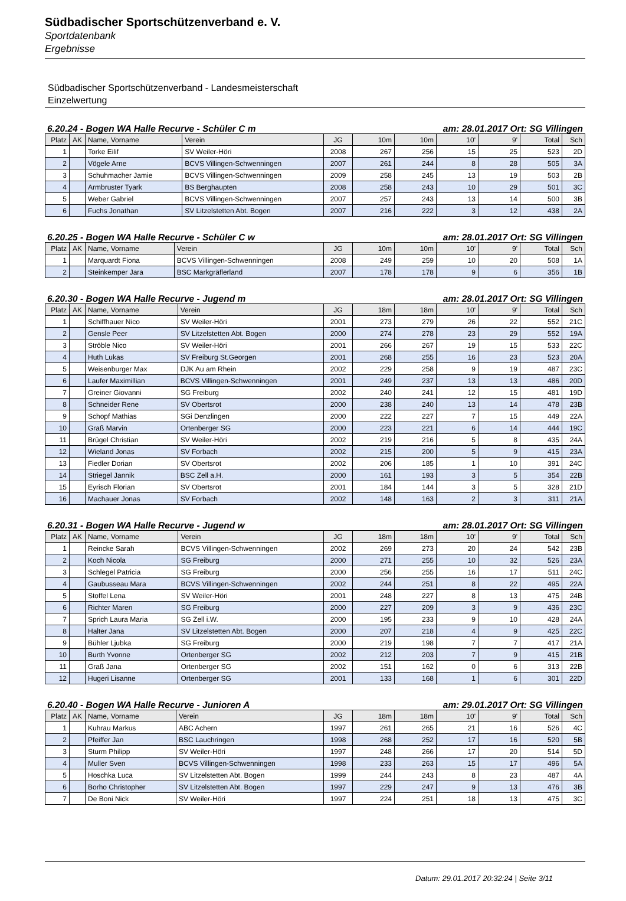Südbadischer Sportschützenverband e. V.
Sportdatenbank
Ergebnisse
Südbadischer Sportschützenverband - Landesmeisterschaft
Einzelwertung
6.20.24 - Bogen WA Halle Recurve - Schüler C m am: 28.01.2017 Ort: SG Villingen
| Platz | AK | Name, Vorname | Verein | JG | 10m | 10m | 10' | 9' | Total | Sch |
| --- | --- | --- | --- | --- | --- | --- | --- | --- | --- | --- |
| 1 | | Torke Eilif | SV Weiler-Höri | 2008 | 267 | 256 | 15 | 25 | 523 | 2D |
| 2 | | Vögele Arne | BCVS Villingen-Schwenningen | 2007 | 261 | 244 | 8 | 28 | 505 | 3A |
| 3 | | Schuhmacher Jamie | BCVS Villingen-Schwenningen | 2009 | 258 | 245 | 13 | 19 | 503 | 2B |
| 4 | | Armbruster Tyark | BS Berghaupten | 2008 | 258 | 243 | 10 | 29 | 501 | 3C |
| 5 | | Weber Gabriel | BCVS Villingen-Schwenningen | 2007 | 257 | 243 | 13 | 14 | 500 | 3B |
| 6 | | Fuchs Jonathan | SV Litzelstetten Abt. Bogen | 2007 | 216 | 222 | 3 | 12 | 438 | 2A |
6.20.25 - Bogen WA Halle Recurve - Schüler C w am: 28.01.2017 Ort: SG Villingen
| Platz | AK | Name, Vorname | Verein | JG | 10m | 10m | 10' | 9' | Total | Sch |
| --- | --- | --- | --- | --- | --- | --- | --- | --- | --- | --- |
| 1 | | Marquardt Fiona | BCVS Villingen-Schwenningen | 2008 | 249 | 259 | 10 | 20 | 508 | 1A |
| 2 | | Steinkemper Jara | BSC Markgräflerland | 2007 | 178 | 178 | 9 | 6 | 356 | 1B |
6.20.30 - Bogen WA Halle Recurve - Jugend m am: 28.01.2017 Ort: SG Villingen
| Platz | AK | Name, Vorname | Verein | JG | 18m | 18m | 10' | 9' | Total | Sch |
| --- | --- | --- | --- | --- | --- | --- | --- | --- | --- | --- |
| 1 | | Schiffhauer Nico | SV Weiler-Höri | 2001 | 273 | 279 | 26 | 22 | 552 | 21C |
| 2 | | Gensle Peer | SV Litzelstetten Abt. Bogen | 2000 | 274 | 278 | 23 | 29 | 552 | 19A |
| 3 | | Ströble Nico | SV Weiler-Höri | 2001 | 266 | 267 | 19 | 15 | 533 | 22C |
| 4 | | Huth Lukas | SV Freiburg St.Georgen | 2001 | 268 | 255 | 16 | 23 | 523 | 20A |
| 5 | | Weisenburger Max | DJK Au am Rhein | 2002 | 229 | 258 | 9 | 19 | 487 | 23C |
| 6 | | Laufer Maximillian | BCVS Villingen-Schwenningen | 2001 | 249 | 237 | 13 | 13 | 486 | 20D |
| 7 | | Greiner Giovanni | SG Freiburg | 2002 | 240 | 241 | 12 | 15 | 481 | 19D |
| 8 | | Schneider Rene | SV Obertsrot | 2000 | 238 | 240 | 13 | 14 | 478 | 23B |
| 9 | | Schopf Mathias | SGi Denzlingen | 2000 | 222 | 227 | 7 | 15 | 449 | 22A |
| 10 | | Graß Marvin | Ortenberger SG | 2000 | 223 | 221 | 6 | 14 | 444 | 19C |
| 11 | | Brügel Christian | SV Weiler-Höri | 2002 | 219 | 216 | 5 | 8 | 435 | 24A |
| 12 | | Wieland Jonas | SV Forbach | 2002 | 215 | 200 | 5 | 9 | 415 | 23A |
| 13 | | Fiedler Dorian | SV Obertsrot | 2002 | 206 | 185 | 1 | 10 | 391 | 24C |
| 14 | | Striegel Jannik | BSC Zell a.H. | 2000 | 161 | 193 | 3 | 5 | 354 | 22B |
| 15 | | Eyrisch Florian | SV Obertsrot | 2001 | 184 | 144 | 3 | 5 | 328 | 21D |
| 16 | | Machauer Jonas | SV Forbach | 2002 | 148 | 163 | 2 | 3 | 311 | 21A |
6.20.31 - Bogen WA Halle Recurve - Jugend w am: 28.01.2017 Ort: SG Villingen
| Platz | AK | Name, Vorname | Verein | JG | 18m | 18m | 10' | 9' | Total | Sch |
| --- | --- | --- | --- | --- | --- | --- | --- | --- | --- | --- |
| 1 | | Reincke Sarah | BCVS Villingen-Schwenningen | 2002 | 269 | 273 | 20 | 24 | 542 | 23B |
| 2 | | Koch Nicola | SG Freiburg | 2000 | 271 | 255 | 10 | 32 | 526 | 23A |
| 3 | | Schlegel Patricia | SG Freiburg | 2000 | 256 | 255 | 16 | 17 | 511 | 24C |
| 4 | | Gaubusseau Mara | BCVS Villingen-Schwenningen | 2002 | 244 | 251 | 8 | 22 | 495 | 22A |
| 5 | | Stoffel Lena | SV Weiler-Höri | 2001 | 248 | 227 | 8 | 13 | 475 | 24B |
| 6 | | Richter Maren | SG Freiburg | 2000 | 227 | 209 | 3 | 9 | 436 | 23C |
| 7 | | Sprich Laura Maria | SG Zell i.W. | 2000 | 195 | 233 | 9 | 10 | 428 | 24A |
| 8 | | Halter Jana | SV Litzelstetten Abt. Bogen | 2000 | 207 | 218 | 4 | 9 | 425 | 22C |
| 9 | | Bühler Ljubka | SG Freiburg | 2000 | 219 | 198 | 7 | 7 | 417 | 21A |
| 10 | | Burth Yvonne | Ortenberger SG | 2002 | 212 | 203 | 7 | 9 | 415 | 21B |
| 11 | | Graß Jana | Ortenberger SG | 2002 | 151 | 162 | 0 | 6 | 313 | 22B |
| 12 | | Hugeri Lisanne | Ortenberger SG | 2001 | 133 | 168 | 1 | 6 | 301 | 22D |
6.20.40 - Bogen WA Halle Recurve - Junioren A am: 29.01.2017 Ort: SG Villingen
| Platz | AK | Name, Vorname | Verein | JG | 18m | 18m | 10' | 9' | Total | Sch |
| --- | --- | --- | --- | --- | --- | --- | --- | --- | --- | --- |
| 1 | | Kuhrau Markus | ABC Achern | 1997 | 261 | 265 | 21 | 16 | 526 | 4C |
| 2 | | Pfeiffer Jan | BSC Lauchringen | 1998 | 268 | 252 | 17 | 16 | 520 | 5B |
| 3 | | Sturm Philipp | SV Weiler-Höri | 1997 | 248 | 266 | 17 | 20 | 514 | 5D |
| 4 | | Muller Sven | BCVS Villingen-Schwenningen | 1998 | 233 | 263 | 15 | 17 | 496 | 5A |
| 5 | | Hoschka Luca | SV Litzelstetten Abt. Bogen | 1999 | 244 | 243 | 8 | 23 | 487 | 4A |
| 6 | | Borho Christopher | SV Litzelstetten Abt. Bogen | 1997 | 229 | 247 | 9 | 13 | 476 | 3B |
| 7 | | De Boni Nick | SV Weiler-Höri | 1997 | 224 | 251 | 18 | 13 | 475 | 3C |
Datum: 29.01.2017 20:32:24 | Seite 3/11